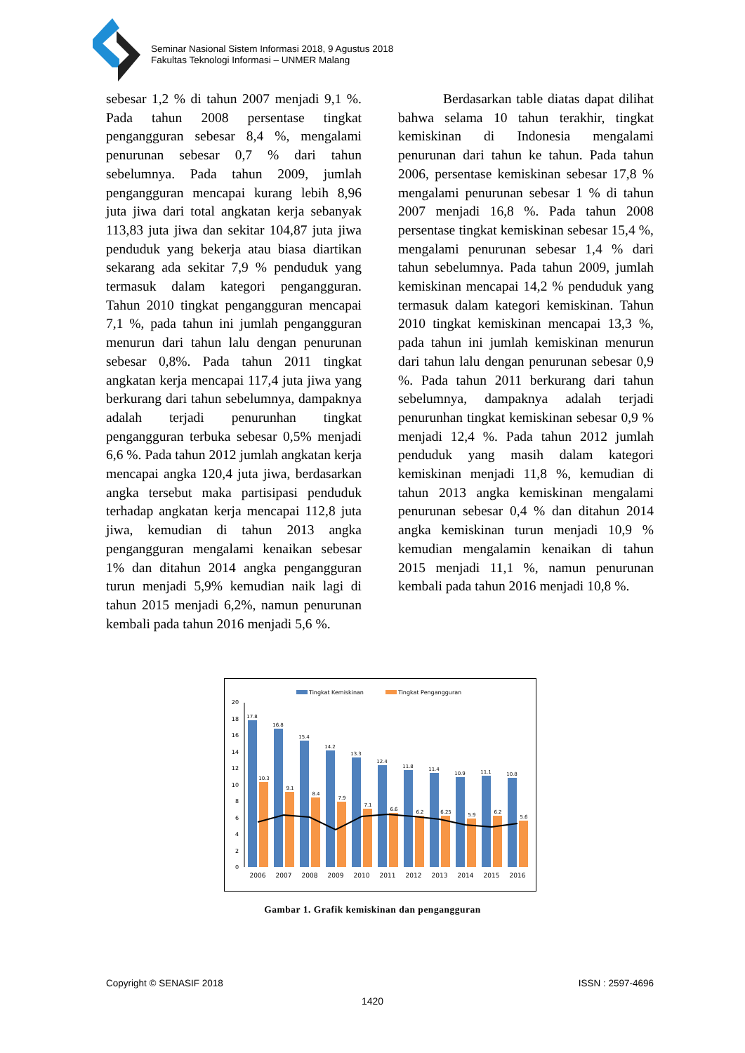Seminar Nasional Sistem Informasi 2018, 9 Agustus 2018
Fakultas Teknologi Informasi – UNMER Malang
sebesar 1,2 % di tahun 2007 menjadi 9,1 %. Pada tahun 2008 persentase tingkat pengangguran sebesar 8,4 %, mengalami penurunan sebesar 0,7 % dari tahun sebelumnya. Pada tahun 2009, jumlah pengangguran mencapai kurang lebih 8,96 juta jiwa dari total angkatan kerja sebanyak 113,83 juta jiwa dan sekitar 104,87 juta jiwa penduduk yang bekerja atau biasa diartikan sekarang ada sekitar 7,9 % penduduk yang termasuk dalam kategori pengangguran. Tahun 2010 tingkat pengangguran mencapai 7,1 %, pada tahun ini jumlah pengangguran menurun dari tahun lalu dengan penurunan sebesar 0,8%. Pada tahun 2011 tingkat angkatan kerja mencapai 117,4 juta jiwa yang berkurang dari tahun sebelumnya, dampaknya adalah terjadi penurunhan tingkat pengangguran terbuka sebesar 0,5% menjadi 6,6 %. Pada tahun 2012 jumlah angkatan kerja mencapai angka 120,4 juta jiwa, berdasarkan angka tersebut maka partisipasi penduduk terhadap angkatan kerja mencapai 112,8 juta jiwa, kemudian di tahun 2013 angka pengangguran mengalami kenaikan sebesar 1% dan ditahun 2014 angka pengangguran turun menjadi 5,9% kemudian naik lagi di tahun 2015 menjadi 6,2%, namun penurunan kembali pada tahun 2016 menjadi 5,6 %.
Berdasarkan table diatas dapat dilihat bahwa selama 10 tahun terakhir, tingkat kemiskinan di Indonesia mengalami penurunan dari tahun ke tahun. Pada tahun 2006, persentase kemiskinan sebesar 17,8 % mengalami penurunan sebesar 1 % di tahun 2007 menjadi 16,8 %. Pada tahun 2008 persentase tingkat kemiskinan sebesar 15,4 %, mengalami penurunan sebesar 1,4 % dari tahun sebelumnya. Pada tahun 2009, jumlah kemiskinan mencapai 14,2 % penduduk yang termasuk dalam kategori kemiskinan. Tahun 2010 tingkat kemiskinan mencapai 13,3 %, pada tahun ini jumlah kemiskinan menurun dari tahun lalu dengan penurunan sebesar 0,9 %. Pada tahun 2011 berkurang dari tahun sebelumnya, dampaknya adalah terjadi penurunhan tingkat kemiskinan sebesar 0,9 % menjadi 12,4 %. Pada tahun 2012 jumlah penduduk yang masih dalam kategori kemiskinan menjadi 11,8 %, kemudian di tahun 2013 angka kemiskinan mengalami penurunan sebesar 0,4 % dan ditahun 2014 angka kemiskinan turun menjadi 10,9 % kemudian mengalamin kenaikan di tahun 2015 menjadi 11,1 %, namun penurunan kembali pada tahun 2016 menjadi 10,8 %.
Tingkat Kemiskinan
Tingkat Pengangguran
0
2
4
6
8
10
12
14
16
18
20
17.8
10.3
2006
16.8
9.1
2007
15.4
8.4
2008
14.2
7.9
2009
13.3
7.1
2010
12.4
6.6
2011
11.8
6.2
2012
11.4
6.25
2013
10.9
5.9
2014
11.1
6.2
2015
10.8
5.6
2016
Gambar 1. Grafik kemiskinan dan pengangguran
Copyright © SENASIF 2018 ISSN : 2597-4696
1420